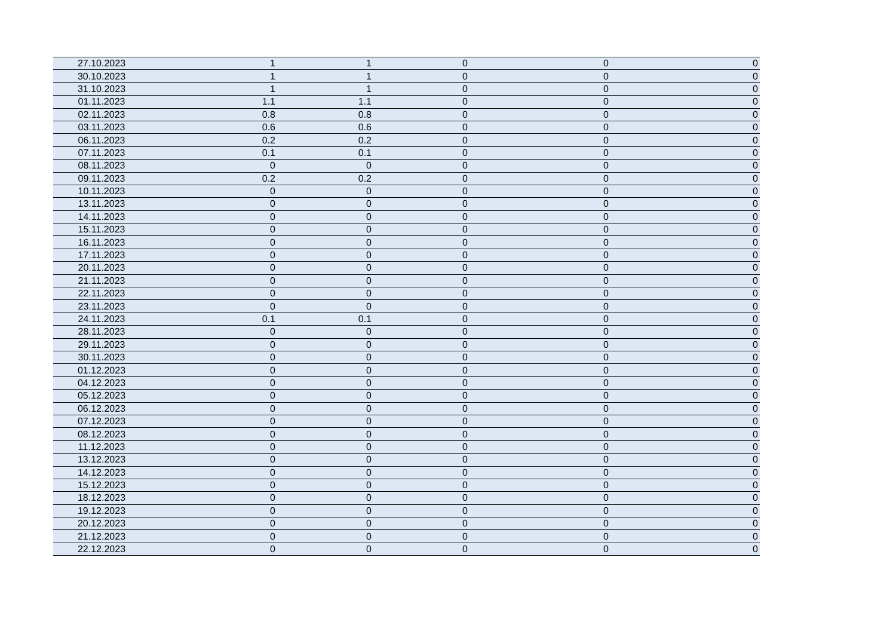| 27.10.2023 | 1 | 1 | 0 | 0 | 0 |
| 30.10.2023 | 1 | 1 | 0 | 0 | 0 |
| 31.10.2023 | 1 | 1 | 0 | 0 | 0 |
| 01.11.2023 | 1.1 | 1.1 | 0 | 0 | 0 |
| 02.11.2023 | 0.8 | 0.8 | 0 | 0 | 0 |
| 03.11.2023 | 0.6 | 0.6 | 0 | 0 | 0 |
| 06.11.2023 | 0.2 | 0.2 | 0 | 0 | 0 |
| 07.11.2023 | 0.1 | 0.1 | 0 | 0 | 0 |
| 08.11.2023 | 0 | 0 | 0 | 0 | 0 |
| 09.11.2023 | 0.2 | 0.2 | 0 | 0 | 0 |
| 10.11.2023 | 0 | 0 | 0 | 0 | 0 |
| 13.11.2023 | 0 | 0 | 0 | 0 | 0 |
| 14.11.2023 | 0 | 0 | 0 | 0 | 0 |
| 15.11.2023 | 0 | 0 | 0 | 0 | 0 |
| 16.11.2023 | 0 | 0 | 0 | 0 | 0 |
| 17.11.2023 | 0 | 0 | 0 | 0 | 0 |
| 20.11.2023 | 0 | 0 | 0 | 0 | 0 |
| 21.11.2023 | 0 | 0 | 0 | 0 | 0 |
| 22.11.2023 | 0 | 0 | 0 | 0 | 0 |
| 23.11.2023 | 0 | 0 | 0 | 0 | 0 |
| 24.11.2023 | 0.1 | 0.1 | 0 | 0 | 0 |
| 28.11.2023 | 0 | 0 | 0 | 0 | 0 |
| 29.11.2023 | 0 | 0 | 0 | 0 | 0 |
| 30.11.2023 | 0 | 0 | 0 | 0 | 0 |
| 01.12.2023 | 0 | 0 | 0 | 0 | 0 |
| 04.12.2023 | 0 | 0 | 0 | 0 | 0 |
| 05.12.2023 | 0 | 0 | 0 | 0 | 0 |
| 06.12.2023 | 0 | 0 | 0 | 0 | 0 |
| 07.12.2023 | 0 | 0 | 0 | 0 | 0 |
| 08.12.2023 | 0 | 0 | 0 | 0 | 0 |
| 11.12.2023 | 0 | 0 | 0 | 0 | 0 |
| 13.12.2023 | 0 | 0 | 0 | 0 | 0 |
| 14.12.2023 | 0 | 0 | 0 | 0 | 0 |
| 15.12.2023 | 0 | 0 | 0 | 0 | 0 |
| 18.12.2023 | 0 | 0 | 0 | 0 | 0 |
| 19.12.2023 | 0 | 0 | 0 | 0 | 0 |
| 20.12.2023 | 0 | 0 | 0 | 0 | 0 |
| 21.12.2023 | 0 | 0 | 0 | 0 | 0 |
| 22.12.2023 | 0 | 0 | 0 | 0 | 0 |